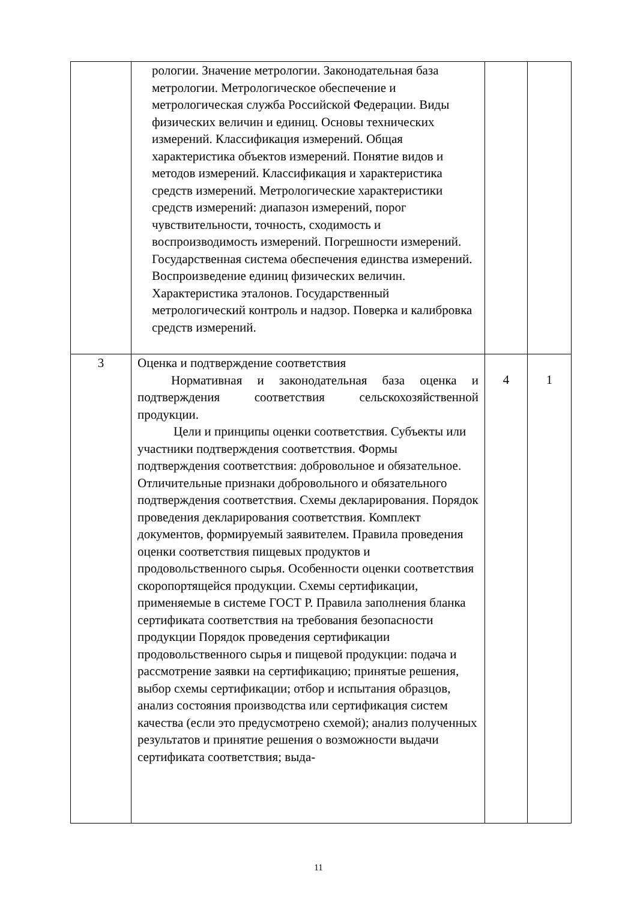| | рологии. Значение метрологии. Законодательная база метрологии. Метрологическое обеспечение и метрологическая служба Российской Федерации. Виды физических величин и единиц. Основы технических измерений. Классификация измерений. Общая характеристика объектов измерений. Понятие видов и методов измерений. Классификация и характеристика средств измерений. Метрологические характеристики средств измерений: диапазон измерений, порог чувствительности, точность, сходимость и воспроизводимость измерений. Погрешности измерений. Государственная система обеспечения единства измерений. Воспроизведение единиц физических величин. Характеристика эталонов. Государственный метрологический контроль и надзор. Поверка и калибровка средств измерений. | | |
| 3 | Оценка и подтверждение соответствия Нормативная и законодательная база оценка и подтверждения соответствия сельскохозяйственной продукции. Цели и принципы оценки соответствия. Субъекты или участники подтверждения соответствия. Формы подтверждения соответствия: добровольное и обязательное. Отличительные признаки добровольного и обязательного подтверждения соответствия. Схемы декларирования. Порядок проведения декларирования соответствия. Комплект документов, формируемый заявителем. Правила проведения оценки соответствия пищевых продуктов и продовольственного сырья. Особенности оценки соответствия скоропортящейся продукции. Схемы сертификации, применяемые в системе ГОСТ Р. Правила заполнения бланка сертификата соответствия на требования безопасности продукции Порядок проведения сертификации продовольственного сырья и пищевой продукции: подача и рассмотрение заявки на сертификацию; принятые решения, выбор схемы сертификации; отбор и испытания образцов, анализ состояния производства или сертификация систем качества (если это предусмотрено схемой); анализ полученных результатов и принятие решения о возможности выдачи сертификата соответствия; выда- | 4 | 1 |
11